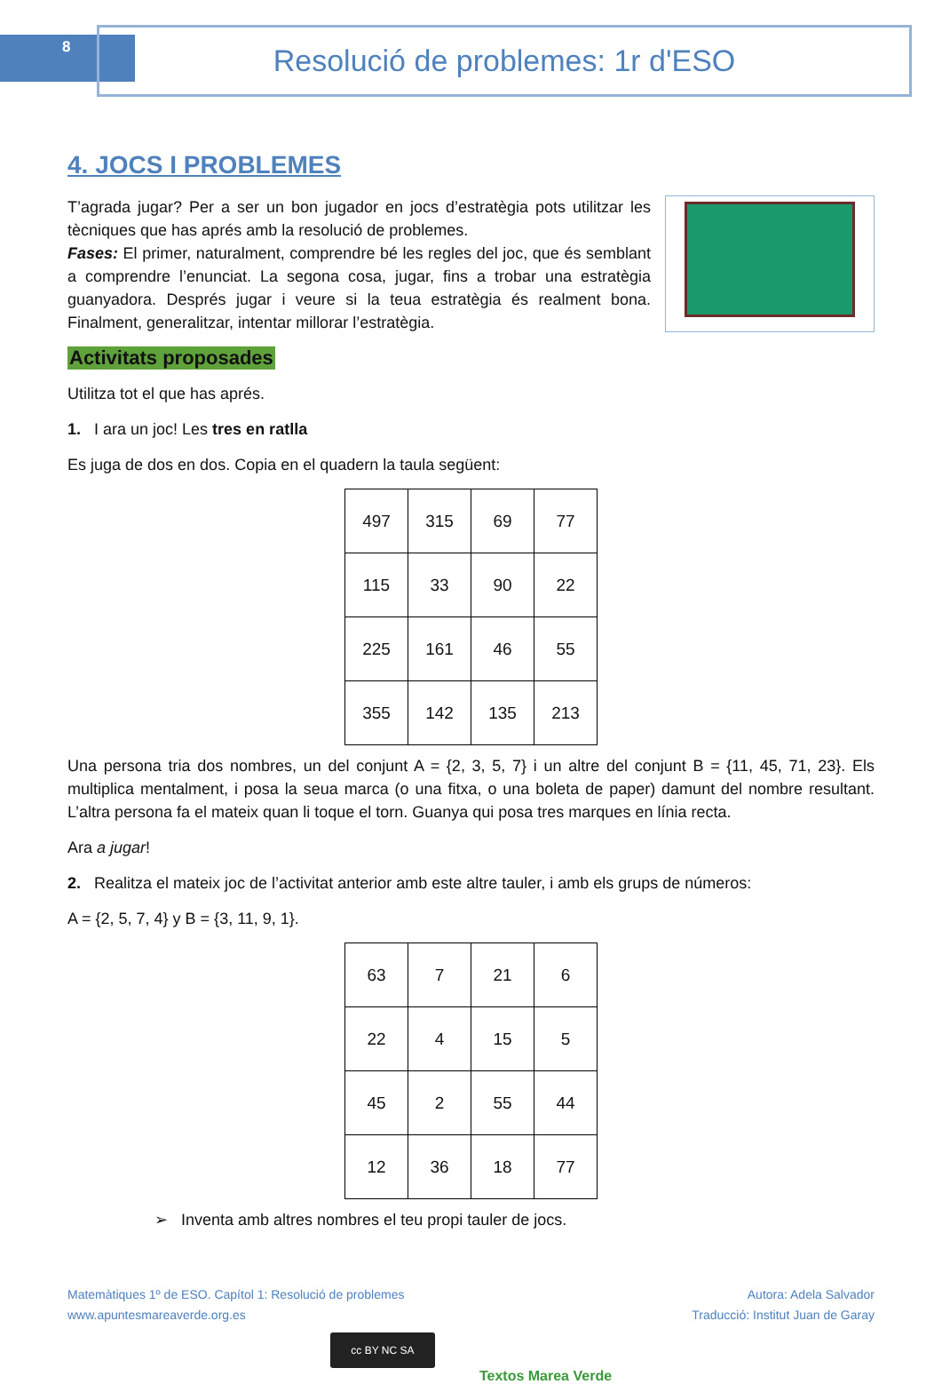8 Resolució de problemes: 1r d'ESO
4. JOCS I PROBLEMES
T’agrada jugar? Per a ser un bon jugador en jocs d’estratègia pots utilitzar les tècniques que has aprés amb la resolució de problemes.
Fases: El primer, naturalment, comprendre bé les regles del joc, que és semblant a comprendre l’enunciat. La segona cosa, jugar, fins a trobar una estratègia guanyadora. Després jugar i veure si la teua estratègia és realment bona. Finalment, generalitzar, intentar millorar l’estratègia.
Activitats proposades
Utilitza tot el que has aprés.
1. I ara un joc! Les tres en ratlla
Es juga de dos en dos. Copia en el quadern la taula següent:
| 497 | 315 | 69 | 77 |
| 115 | 33 | 90 | 22 |
| 225 | 161 | 46 | 55 |
| 355 | 142 | 135 | 213 |
Una persona tria dos nombres, un del conjunt A = {2, 3, 5, 7} i un altre del conjunt B = {11, 45, 71, 23}. Els multiplica mentalment, i posa la seua marca (o una fitxa, o una boleta de paper) damunt del nombre resultant. L’altra persona fa el mateix quan li toque el torn. Guanya qui posa tres marques en línia recta.
Ara a jugar!
2. Realitza el mateix joc de l’activitat anterior amb este altre tauler, i amb els grups de números:
A = {2, 5, 7, 4} y B = {3, 11, 9, 1}.
| 63 | 7 | 21 | 6 |
| 22 | 4 | 15 | 5 |
| 45 | 2 | 55 | 44 |
| 12 | 36 | 18 | 77 |
➢ Inventa amb altres nombres el teu propi tauler de jocs.
Matemàtiques 1º de ESO. Capítol 1: Resolució de problemes
www.apuntesmareaverde.org.es
Autora: Adela Salvador
Traducció: Institut Juan de Garay
cc BY NC SA
Textos Marea Verde